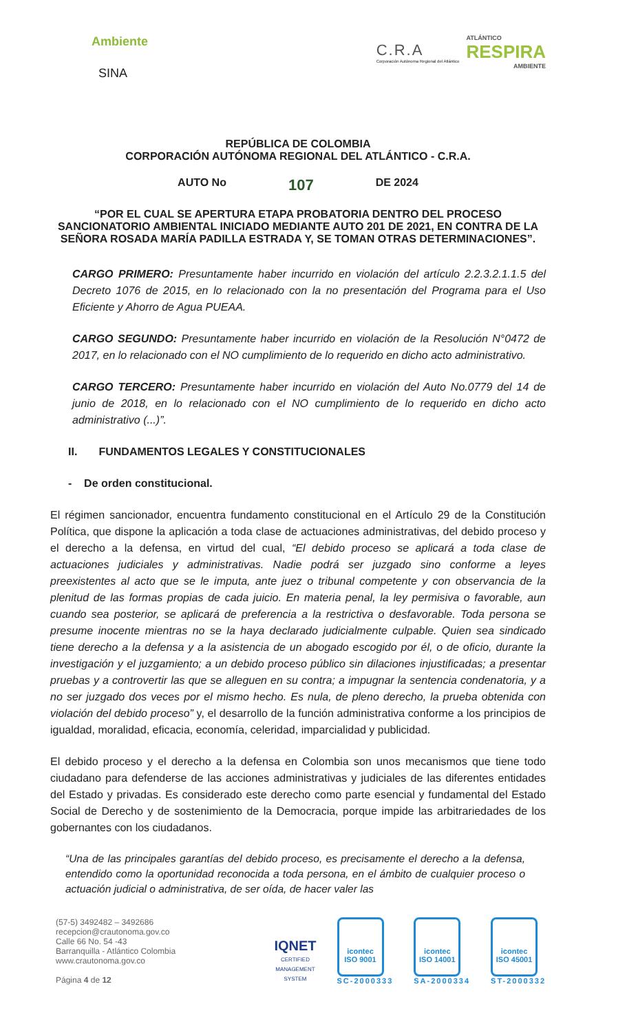Ambiente
SINA
C.R.A
Corporación Autónoma Regional del Atlántico
ATLÁNTICO
RESPIRA
AMBIENTE
REPÚBLICA DE COLOMBIA
CORPORACIÓN AUTÓNOMA REGIONAL DEL ATLÁNTICO - C.R.A.
AUTO No 107 DE 2024
“POR EL CUAL SE APERTURA ETAPA PROBATORIA DENTRO DEL PROCESO SANCIONATORIO AMBIENTAL INICIADO MEDIANTE AUTO 201 DE 2021, EN CONTRA DE LA SEÑORA ROSADA MARÍA PADILLA ESTRADA Y, SE TOMAN OTRAS DETERMINACIONES”.
CARGO PRIMERO: Presuntamente haber incurrido en violación del artículo 2.2.3.2.1.1.5 del Decreto 1076 de 2015, en lo relacionado con la no presentación del Programa para el Uso Eficiente y Ahorro de Agua PUEAA.
CARGO SEGUNDO: Presuntamente haber incurrido en violación de la Resolución N°0472 de 2017, en lo relacionado con el NO cumplimiento de lo requerido en dicho acto administrativo.
CARGO TERCERO: Presuntamente haber incurrido en violación del Auto No.0779 del 14 de junio de 2018, en lo relacionado con el NO cumplimiento de lo requerido en dicho acto administrativo (...)”.
II. FUNDAMENTOS LEGALES Y CONSTITUCIONALES
- De orden constitucional.
El régimen sancionador, encuentra fundamento constitucional en el Artículo 29 de la Constitución Política, que dispone la aplicación a toda clase de actuaciones administrativas, del debido proceso y el derecho a la defensa, en virtud del cual, “El debido proceso se aplicará a toda clase de actuaciones judiciales y administrativas. Nadie podrá ser juzgado sino conforme a leyes preexistentes al acto que se le imputa, ante juez o tribunal competente y con observancia de la plenitud de las formas propias de cada juicio. En materia penal, la ley permisiva o favorable, aun cuando sea posterior, se aplicará de preferencia a la restrictiva o desfavorable. Toda persona se presume inocente mientras no se la haya declarado judicialmente culpable. Quien sea sindicado tiene derecho a la defensa y a la asistencia de un abogado escogido por él, o de oficio, durante la investigación y el juzgamiento; a un debido proceso público sin dilaciones injustificadas; a presentar pruebas y a controvertir las que se alleguen en su contra; a impugnar la sentencia condenatoria, y a no ser juzgado dos veces por el mismo hecho. Es nula, de pleno derecho, la prueba obtenida con violación del debido proceso” y, el desarrollo de la función administrativa conforme a los principios de igualdad, moralidad, eficacia, economía, celeridad, imparcialidad y publicidad.
El debido proceso y el derecho a la defensa en Colombia son unos mecanismos que tiene todo ciudadano para defenderse de las acciones administrativas y judiciales de las diferentes entidades del Estado y privadas. Es considerado este derecho como parte esencial y fundamental del Estado Social de Derecho y de sostenimiento de la Democracia, porque impide las arbitrariedades de los gobernantes con los ciudadanos.
“Una de las principales garantías del debido proceso, es precisamente el derecho a la defensa, entendido como la oportunidad reconocida a toda persona, en el ámbito de cualquier proceso o actuación judicial o administrativa, de ser oída, de hacer valer las
(57-5) 3492482 – 3492686
recepcion@crautonoma.gov.co
Calle 66 No. 54 -43
Barranquilla - Atlántico Colombia
www.crautonoma.gov.co
Página 4 de 12
IQNET
CERTIFIED
MANAGEMENT
SYSTEM
icontec
ISO 9001
SC-2000333
icontec
ISO 14001
SA-2000334
icontec
ISO 45001
ST-2000332